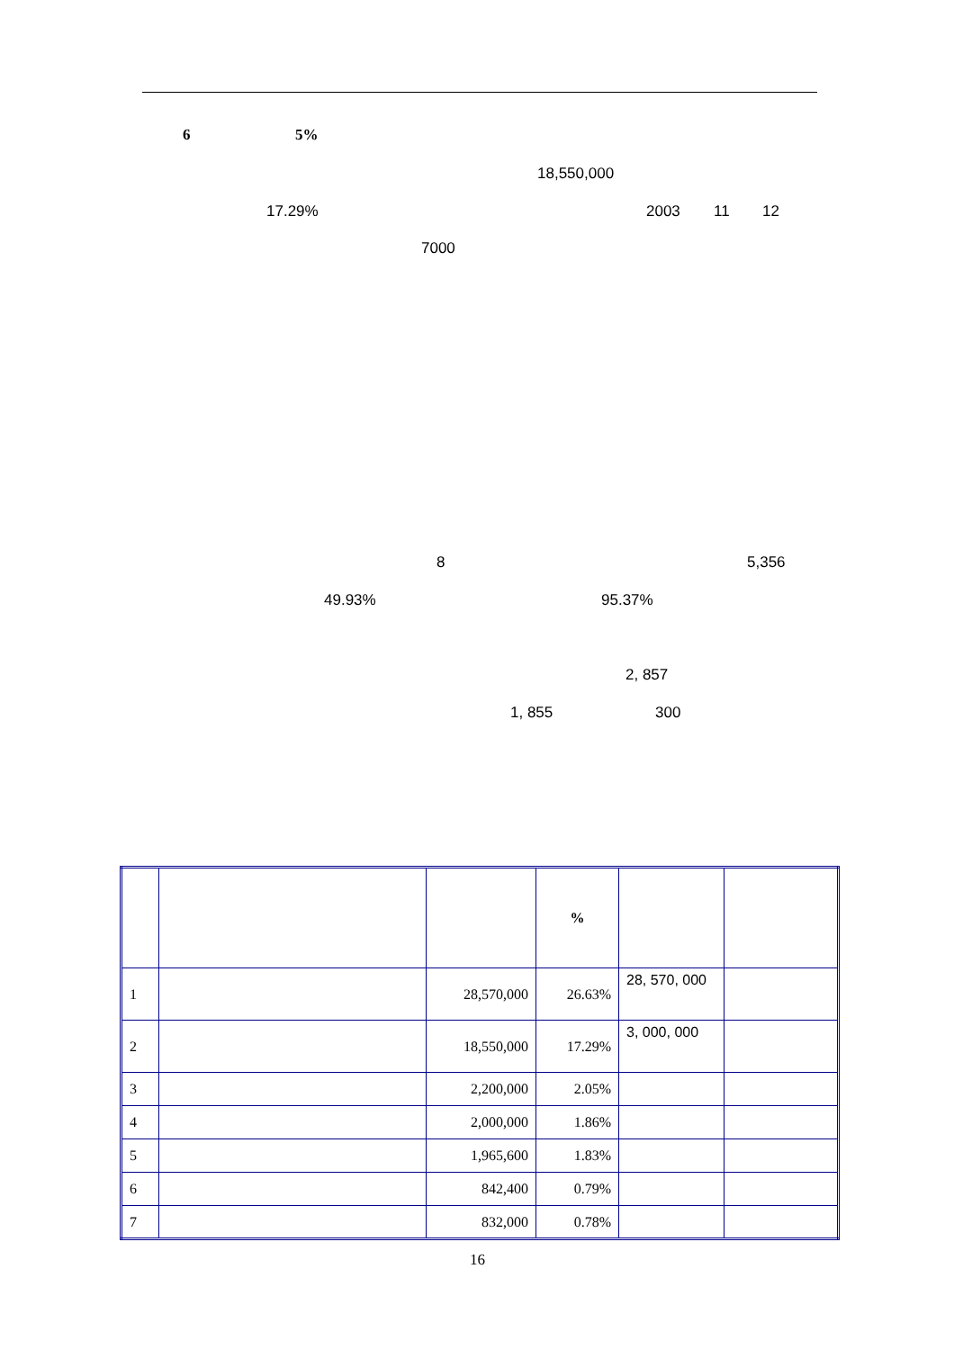6 5%
18,550,000
17.29% 2003 11 12
7000
8 5,356
49.93% 95.37%
2, 857
1, 855 300
| | | | % | | |
| 1 | | 28,570,000 | 26.63% | 28, 570, 000 | |
| 2 | | 18,550,000 | 17.29% | 3, 000, 000 | |
| 3 | | 2,200,000 | 2.05% | | |
| 4 | | 2,000,000 | 1.86% | | |
| 5 | | 1,965,600 | 1.83% | | |
| 6 | | 842,400 | 0.79% | | |
| 7 | | 832,000 | 0.78% | | |
16